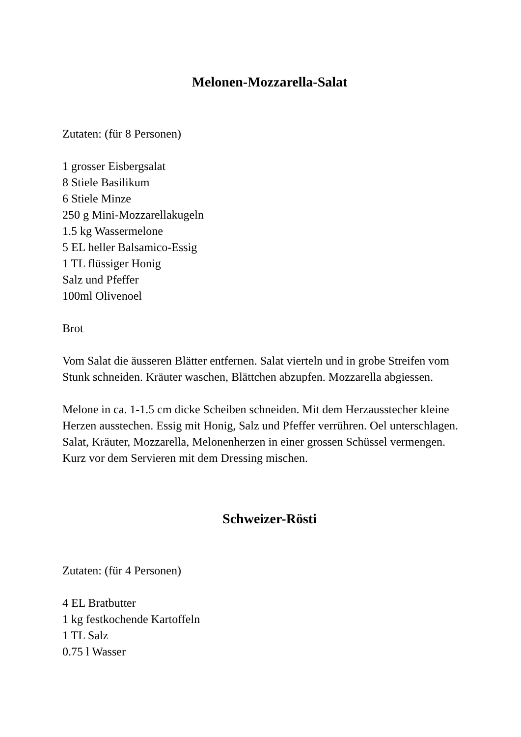Melonen-Mozzarella-Salat
Zutaten: (für 8 Personen)
1 grosser Eisbergsalat
8 Stiele Basilikum
6 Stiele Minze
250 g Mini-Mozzarellakugeln
1.5 kg Wassermelone
5 EL heller Balsamico-Essig
1 TL flüssiger Honig
Salz und Pfeffer
100ml Olivenoel
Brot
Vom Salat die äusseren Blätter entfernen. Salat vierteln und in grobe Streifen vom Stunk schneiden. Kräuter waschen, Blättchen abzupfen. Mozzarella abgiessen.
Melone in ca. 1-1.5 cm dicke Scheiben schneiden. Mit dem Herzausstecher kleine Herzen ausstechen. Essig mit Honig, Salz und Pfeffer verrühren. Oel unterschlagen. Salat, Kräuter, Mozzarella, Melonenherzen in einer grossen Schüssel vermengen. Kurz vor dem Servieren mit dem Dressing mischen.
Schweizer-Rösti
Zutaten: (für 4 Personen)
4 EL Bratbutter
1 kg festkochende Kartoffeln
1 TL Salz
0.75 l Wasser